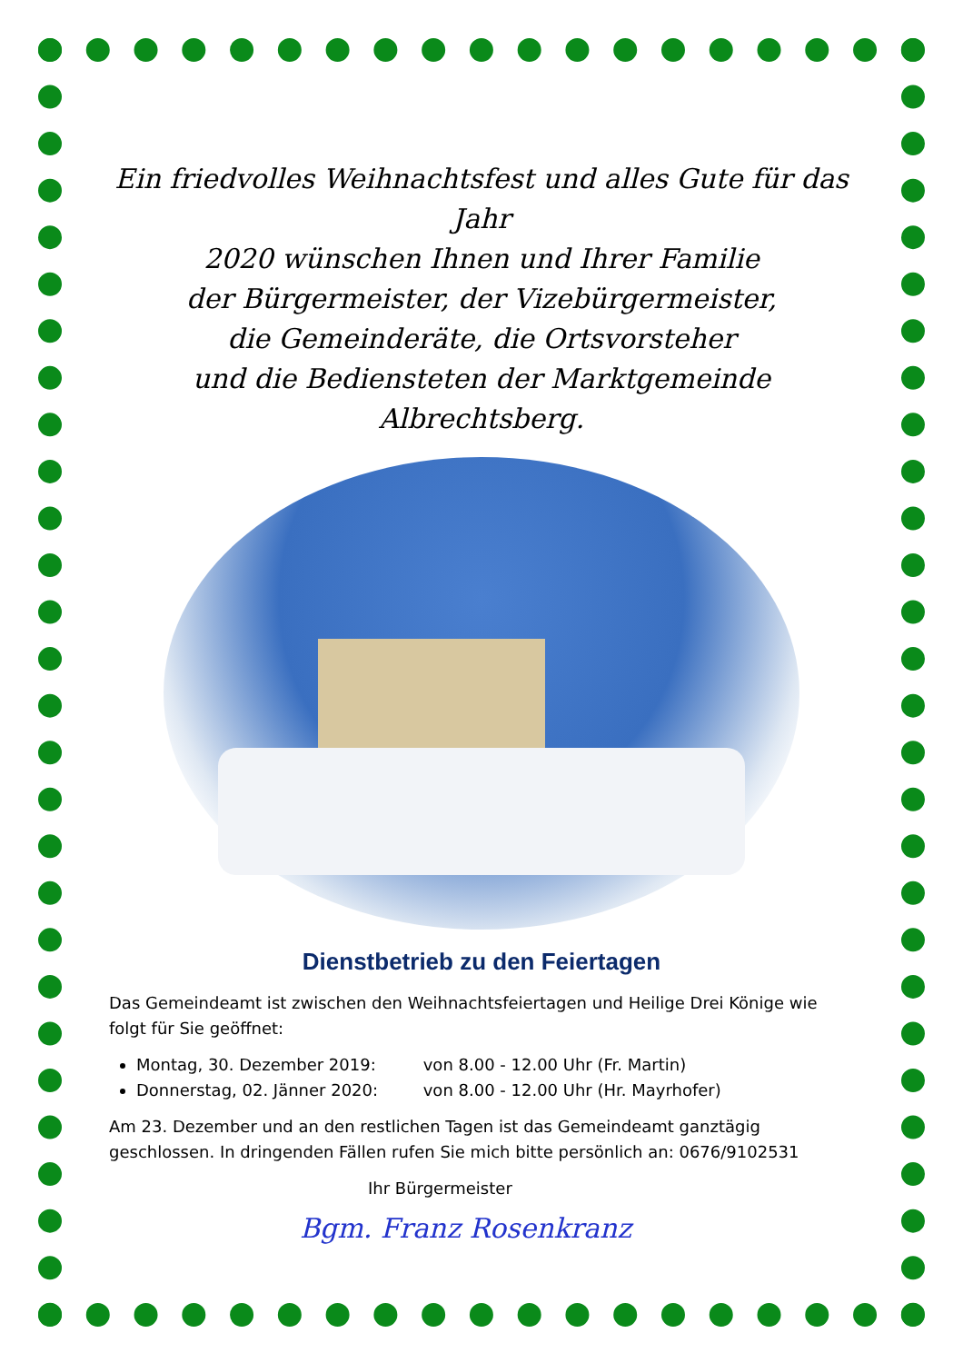Ein friedvolles Weihnachtsfest und alles Gute für das Jahr
2020 wünschen Ihnen und Ihrer Familie
der Bürgermeister, der Vizebürgermeister,
die Gemeinderäte, die Ortsvorsteher
und die Bediensteten der Marktgemeinde Albrechtsberg.
Dienstbetrieb zu den Feiertagen
Das Gemeindeamt ist zwischen den Weihnachtsfeiertagen und Heilige Drei Könige wie folgt für Sie geöffnet:
Montag, 30. Dezember 2019: von 8.00 - 12.00 Uhr (Fr. Martin)
Donnerstag, 02. Jänner 2020: von 8.00 - 12.00 Uhr (Hr. Mayrhofer)
Am 23. Dezember und an den restlichen Tagen ist das Gemeindeamt ganztägig geschlossen. In dringenden Fällen rufen Sie mich bitte persönlich an: 0676/9102531
Ihr Bürgermeister
Bgm. Franz Rosenkranz